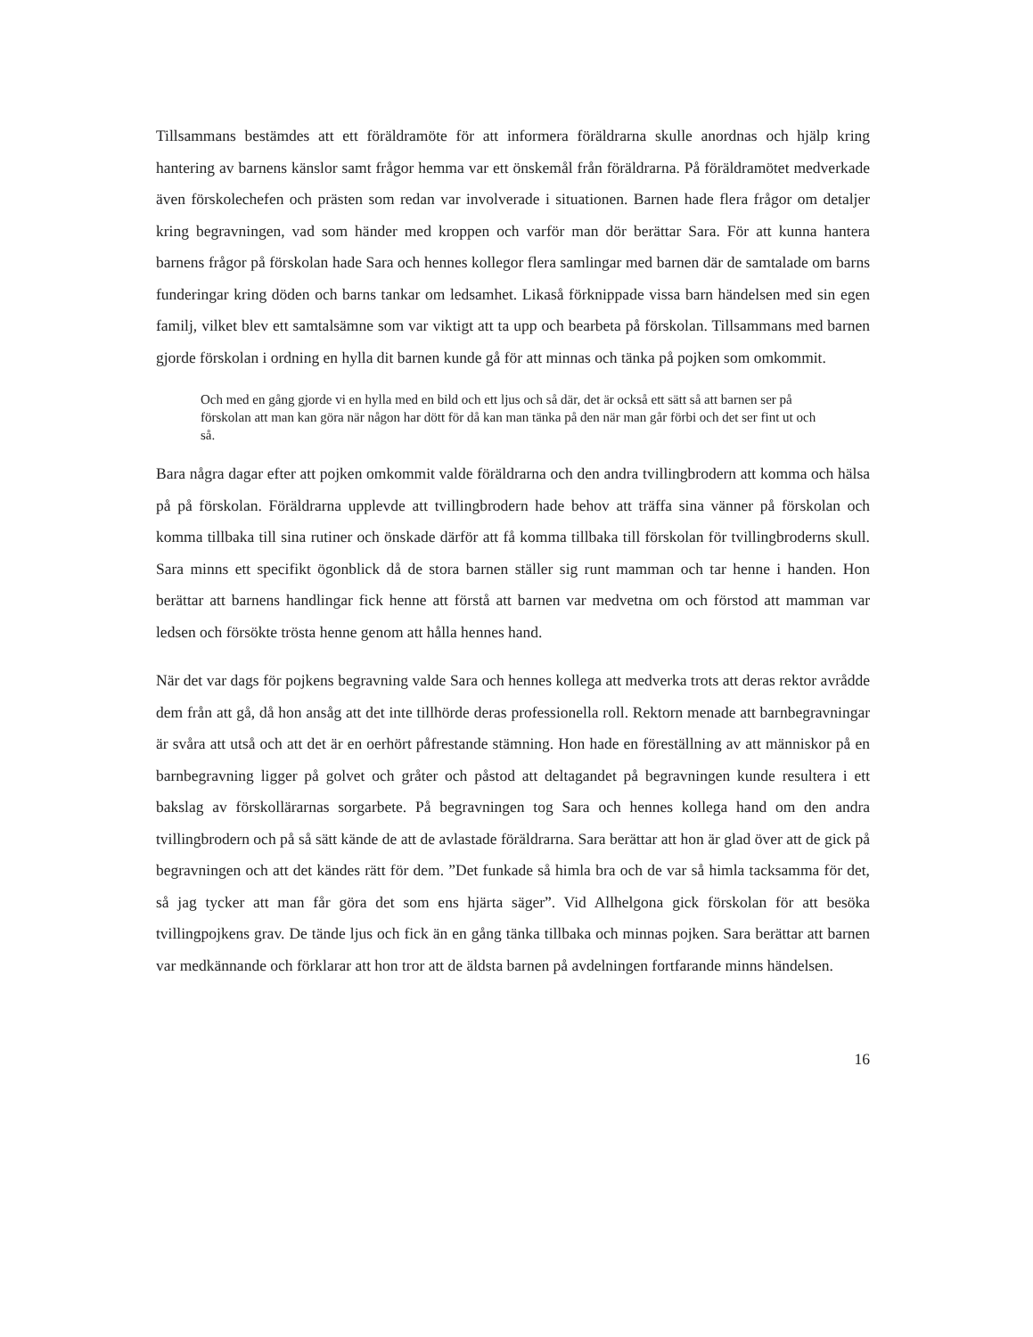Tillsammans bestämdes att ett föräldramöte för att informera föräldrarna skulle anordnas och hjälp kring hantering av barnens känslor samt frågor hemma var ett önskemål från föräldrarna. På föräldramötet medverkade även förskolechefen och prästen som redan var involverade i situationen. Barnen hade flera frågor om detaljer kring begravningen, vad som händer med kroppen och varför man dör berättar Sara. För att kunna hantera barnens frågor på förskolan hade Sara och hennes kollegor flera samlingar med barnen där de samtalade om barns funderingar kring döden och barns tankar om ledsamhet. Likaså förknippade vissa barn händelsen med sin egen familj, vilket blev ett samtalsämne som var viktigt att ta upp och bearbeta på förskolan. Tillsammans med barnen gjorde förskolan i ordning en hylla dit barnen kunde gå för att minnas och tänka på pojken som omkommit.
Och med en gång gjorde vi en hylla med en bild och ett ljus och så där, det är också ett sätt så att barnen ser på förskolan att man kan göra när någon har dött för då kan man tänka på den när man går förbi och det ser fint ut och så.
Bara några dagar efter att pojken omkommit valde föräldrarna och den andra tvillingbrodern att komma och hälsa på på förskolan. Föräldrarna upplevde att tvillingbrodern hade behov att träffa sina vänner på förskolan och komma tillbaka till sina rutiner och önskade därför att få komma tillbaka till förskolan för tvillingbroderns skull. Sara minns ett specifikt ögonblick då de stora barnen ställer sig runt mamman och tar henne i handen. Hon berättar att barnens handlingar fick henne att förstå att barnen var medvetna om och förstod att mamman var ledsen och försökte trösta henne genom att hålla hennes hand.
När det var dags för pojkens begravning valde Sara och hennes kollega att medverka trots att deras rektor avrådde dem från att gå, då hon ansåg att det inte tillhörde deras professionella roll. Rektorn menade att barnbegravningar är svåra att utså och att det är en oerhört påfrestande stämning. Hon hade en föreställning av att människor på en barnbegravning ligger på golvet och gråter och påstod att deltagandet på begravningen kunde resultera i ett bakslag av förskollärarnas sorgarbete. På begravningen tog Sara och hennes kollega hand om den andra tvillingbrodern och på så sätt kände de att de avlastade föräldrarna. Sara berättar att hon är glad över att de gick på begravningen och att det kändes rätt för dem. ”Det funkade så himla bra och de var så himla tacksamma för det, så jag tycker att man får göra det som ens hjärta säger”. Vid Allhelgona gick förskolan för att besöka tvillingpojkens grav. De tände ljus och fick än en gång tänka tillbaka och minnas pojken. Sara berättar att barnen var medkännande och förklarar att hon tror att de äldsta barnen på avdelningen fortfarande minns händelsen.
16